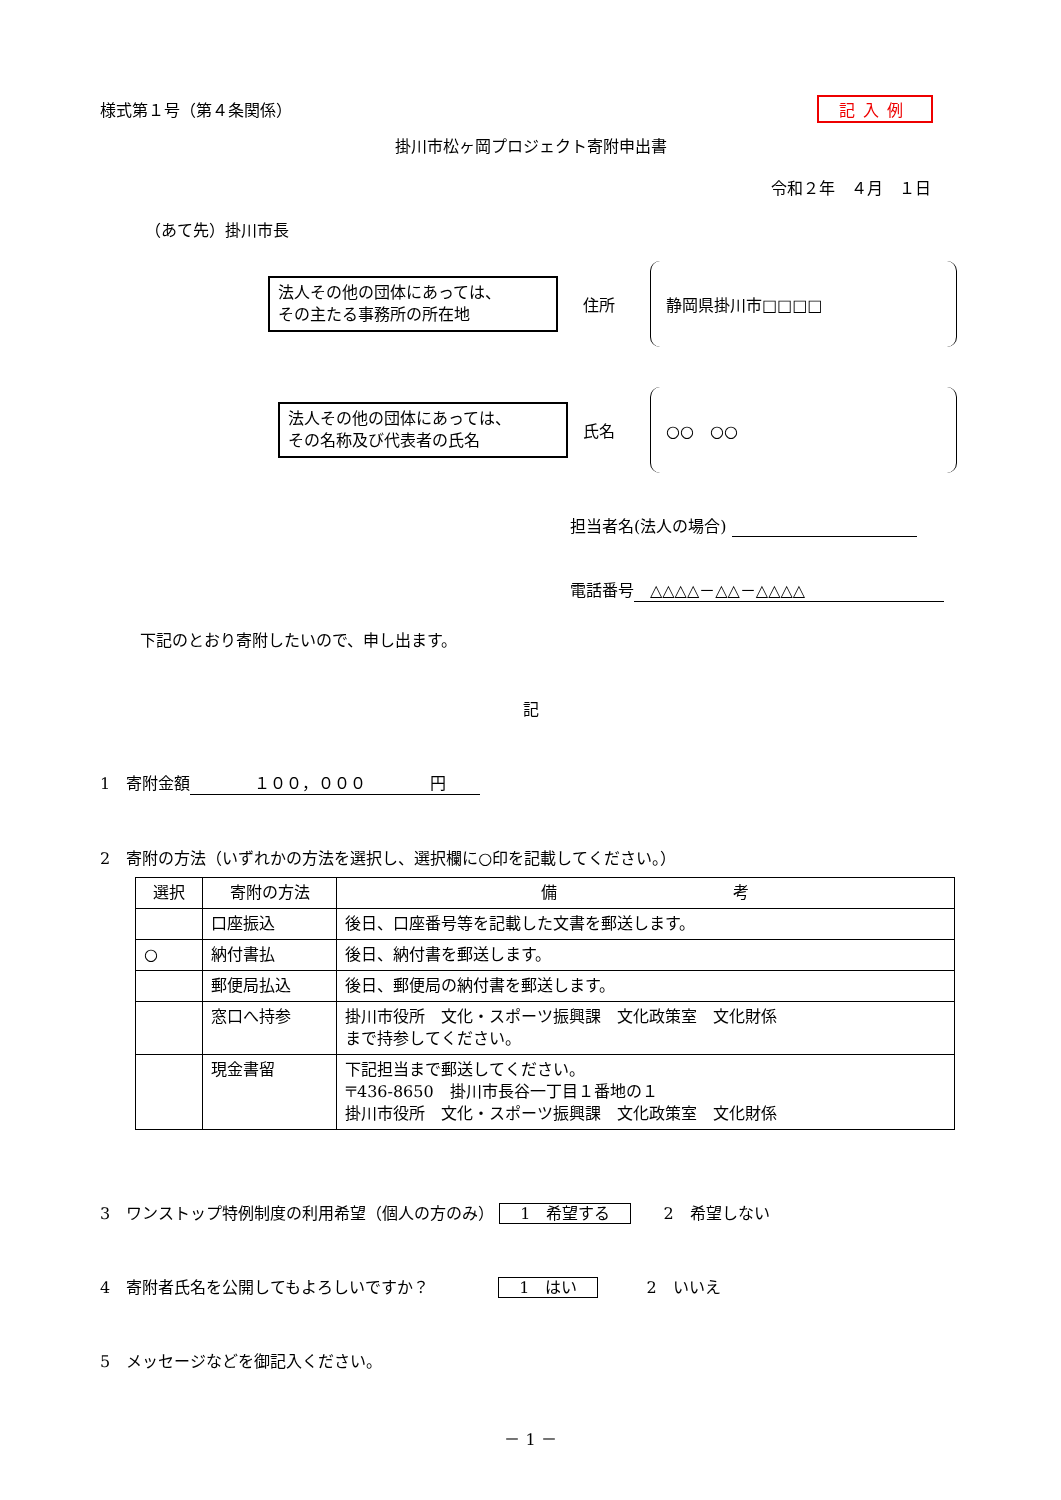様式第１号（第４条関係） 記入例
掛川市松ヶ岡プロジェクト寄附申出書
令和２年　４月　１日
（あて先）掛川市長
法人その他の団体にあっては、
その主たる事務所の所在地
住所
静岡県掛川市□□□□
法人その他の団体にあっては、
その名称及び代表者の氏名
氏名
○○　○○
担当者名(法人の場合)
電話番号　△△△△－△△－△△△△
下記のとおり寄附したいので、申し出ます。
記
1　寄附金額　　　　１００，０００　　　　円
2　寄附の方法（いずれかの方法を選択し、選択欄に○印を記載してください。）
| 選択 | 寄附の方法 | 備 考 |
| --- | --- | --- |
| | 口座振込 | 後日、口座番号等を記載した文書を郵送します。 |
| ○ | 納付書払 | 後日、納付書を郵送します。 |
| | 郵便局払込 | 後日、郵便局の納付書を郵送します。 |
| | 窓口へ持参 | 掛川市役所 文化・スポーツ振興課 文化政策室 文化財係 まで持参してください。 |
| | 現金書留 | 下記担当まで郵送してください。 〒436-8650 掛川市長谷一丁目１番地の１ 掛川市役所 文化・スポーツ振興課 文化政策室 文化財係 |
3　ワンストップ特例制度の利用希望（個人の方のみ） 1　希望する　　2　希望しない
4　寄附者氏名を公開してもよろしいですか？　　　　 1　はい　　　2　いいえ
5　メッセージなどを御記入ください。
－ 1 －